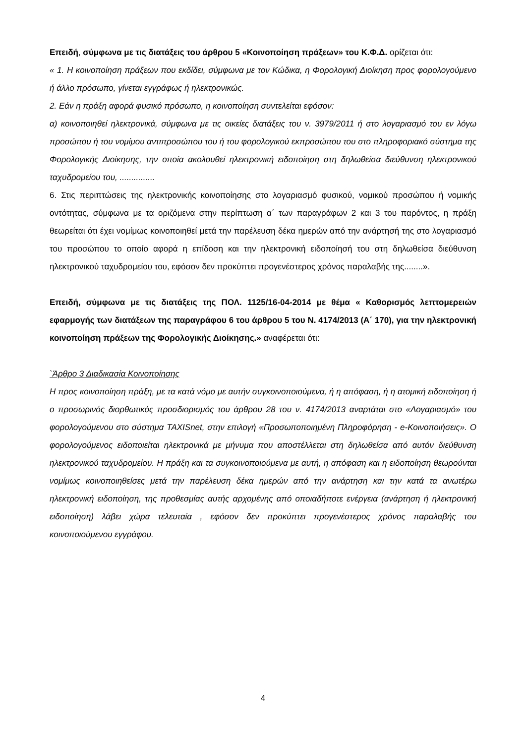Επειδή, σύμφωνα με τις διατάξεις του άρθρου 5 «Κοινοποίηση πράξεων» του Κ.Φ.Δ. ορίζεται ότι:
« 1. Η κοινοποίηση πράξεων που εκδίδει, σύμφωνα με τον Κώδικα, η Φορολογική Διοίκηση προς φορολογούμενο ή άλλο πρόσωπο, γίνεται εγγράφως ή ηλεκτρονικώς.
2. Εάν η πράξη αφορά φυσικό πρόσωπο, η κοινοποίηση συντελείται εφόσον:
α) κοινοποιηθεί ηλεκτρονικά, σύμφωνα με τις οικείες διατάξεις του ν. 3979/2011 ή στο λογαριασμό του εν λόγω προσώπου ή του νομίμου αντιπροσώπου του ή του φορολογικού εκπροσώπου του στο πληροφοριακό σύστημα της Φορολογικής Διοίκησης, την οποία ακολουθεί ηλεκτρονική ειδοποίηση στη δηλωθείσα διεύθυνση ηλεκτρονικού ταχυδρομείου του, ...............
6. Στις περιπτώσεις της ηλεκτρονικής κοινοποίησης στο λογαριασμό φυσικού, νομικού προσώπου ή νομικής οντότητας, σύμφωνα με τα οριζόμενα στην περίπτωση α΄ των παραγράφων 2 και 3 του παρόντος, η πράξη θεωρείται ότι έχει νομίμως κοινοποιηθεί μετά την παρέλευση δέκα ημερών από την ανάρτησή της στο λογαριασμό του προσώπου το οποίο αφορά η επίδοση και την ηλεκτρονική ειδοποίησή του στη δηλωθείσα διεύθυνση ηλεκτρονικού ταχυδρομείου του, εφόσον δεν προκύπτει προγενέστερος χρόνος παραλαβής της........».
Επειδή, σύμφωνα με τις διατάξεις της ΠΟΛ. 1125/16-04-2014 με θέμα « Καθορισμός λεπτομερειών εφαρμογής των διατάξεων της παραγράφου 6 του άρθρου 5 του Ν. 4174/2013 (Α΄ 170), για την ηλεκτρονική κοινοποίηση πράξεων της Φορολογικής Διοίκησης.» αναφέρεται ότι:
`Άρθρο 3 Διαδικασία Κοινοποίησης
Η προς κοινοποίηση πράξη, με τα κατά νόμο με αυτήν συγκοινοποιούμενα, ή η απόφαση, ή η ατομική ειδοποίηση ή ο προσωρινός διορθωτικός προσδιορισμός του άρθρου 28 του ν. 4174/2013 αναρτάται στο «Λογαριασμό» του φορολογούμενου στο σύστημα TAXISnet, στην επιλογή «Προσωποποιημένη Πληροφόρηση - e-Κοινοποιήσεις». Ο φορολογούμενος ειδοποιείται ηλεκτρονικά με μήνυμα που αποστέλλεται στη δηλωθείσα από αυτόν διεύθυνση ηλεκτρονικού ταχυδρομείου. Η πράξη και τα συγκοινοποιούμενα με αυτή, η απόφαση και η ειδοποίηση θεωρούνται νομίμως κοινοποιηθείσες μετά την παρέλευση δέκα ημερών από την ανάρτηση και την κατά τα ανωτέρω ηλεκτρονική ειδοποίηση, της προθεσμίας αυτής αρχομένης από οποιαδήποτε ενέργεια (ανάρτηση ή ηλεκτρονική ειδοποίηση) λάβει χώρα τελευταία , εφόσον δεν προκύπτει προγενέστερος χρόνος παραλαβής του κοινοποιούμενου εγγράφου.
4